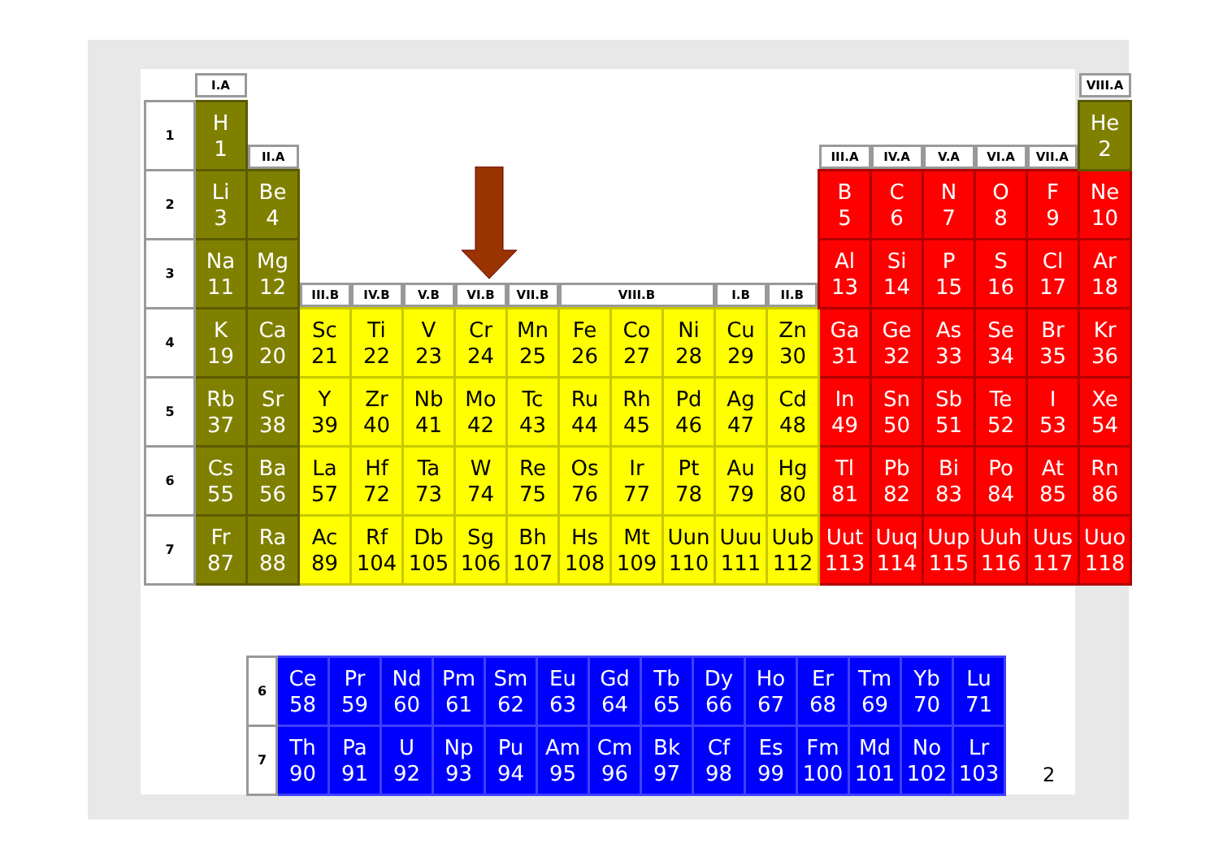| | I.A | | | | | | | | | | | | | | | | | VIII.A |
| 1 | H 1 | II.A | | | | | | | | | | | III.A | IV.A | V.A | VI.A | VII.A | He 2 |
| 2 | Li 3 | Be 4 | | | | | | | | | | | B 5 | C 6 | N 7 | O 8 | F 9 | Ne 10 |
| 3 | Na 11 | Mg 12 | III.B | IV.B | V.B | VI.B | VII.B | VIII.B | | | I.B | II.B | Al 13 | Si 14 | P 15 | S 16 | Cl 17 | Ar 18 |
| 4 | K 19 | Ca 20 | Sc 21 | Ti 22 | V 23 | Cr 24 | Mn 25 | Fe 26 | Co 27 | Ni 28 | Cu 29 | Zn 30 | Ga 31 | Ge 32 | As 33 | Se 34 | Br 35 | Kr 36 |
| 5 | Rb 37 | Sr 38 | Y 39 | Zr 40 | Nb 41 | Mo 42 | Tc 43 | Ru 44 | Rh 45 | Pd 46 | Ag 47 | Cd 48 | In 49 | Sn 50 | Sb 51 | Te 52 | I 53 | Xe 54 |
| 6 | Cs 55 | Ba 56 | La 57 | Hf 72 | Ta 73 | W 74 | Re 75 | Os 76 | Ir 77 | Pt 78 | Au 79 | Hg 80 | Tl 81 | Pb 82 | Bi 83 | Po 84 | At 85 | Rn 86 |
| 7 | Fr 87 | Ra 88 | Ac 89 | Rf 104 | Db 105 | Sg 106 | Bh 107 | Hs 108 | Mt 109 | Uun 110 | Uuu 111 | Uub 112 | Uut 113 | Uuq 114 | Uup 115 | Uuh 116 | Uus 117 | Uuo 118 |
| 6 | Ce 58 | Pr 59 | Nd 60 | Pm 61 | Sm 62 | Eu 63 | Gd 64 | Tb 65 | Dy 66 | Ho 67 | Er 68 | Tm 69 | Yb 70 | Lu 71 |
| 7 | Th 90 | Pa 91 | U 92 | Np 93 | Pu 94 | Am 95 | Cm 96 | Bk 97 | Cf 98 | Es 99 | Fm 100 | Md 101 | No 102 | Lr 103 |
2